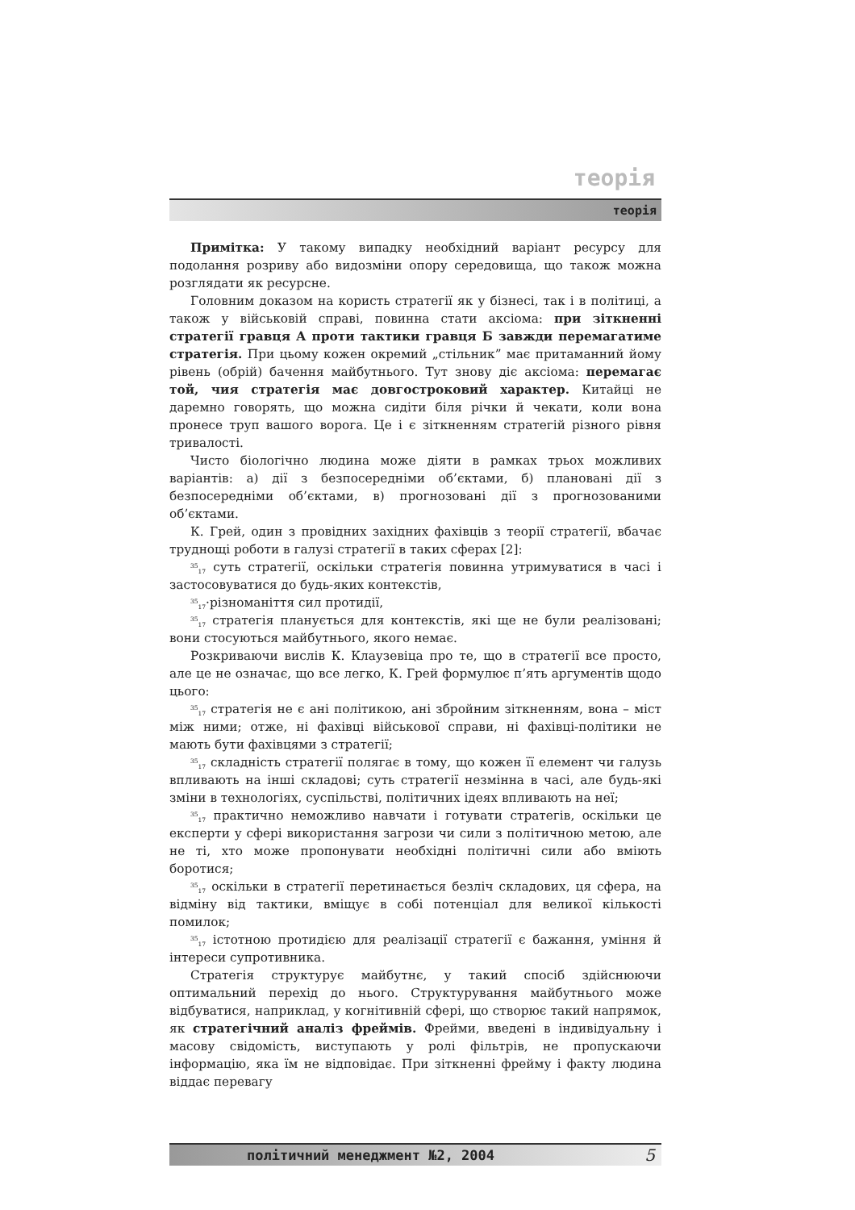теорія
теорія
Примітка: У такому випадку необхідний варіант ресурсу для подолання розриву або видозміни опору середовища, що також можна розглядати як ресурсне.
Головним доказом на користь стратегії як у бізнесі, так і в політиці, а також у військовій справі, повинна стати аксіома: при зіткненні стратегії гравця А проти тактики гравця Б завжди перемагатиме стратегія. При цьому кожен окремий „стільник” має притаманний йому рівень (обрій) бачення майбутнього. Тут знову діє аксіома: перемагає той, чия стратегія має довгостроковий характер. Китайці не даремно говорять, що можна сидіти біля річки й чекати, коли вона пронесе труп вашого ворога. Це і є зіткненням стратегій різного рівня тривалості.
Чисто біологічно людина може діяти в рамках трьох можливих варіантів: а) дії з безпосередніми об’єктами, б) плановані дії з безпосередніми об’єктами, в) прогнозовані дії з прогнозованими об’єктами.
К. Грей, один з провідних західних фахівців з теорії стратегії, вбачає труднощі роботи в галузі стратегії в таких сферах [2]:
<sup>35</sup> <sub>17</sub> суть стратегії, оскільки стратегія повинна утримуватися в часі і застосовуватися до будь-яких контекстів,
<sup>35</sup> <sub>17</sub>·різноманіття сил протидії,
<sup>35</sup> <sub>17</sub> стратегія планується для контекстів, які ще не були реалізовані; вони стосуються майбутнього, якого немає.
Розкриваючи вислів К. Клаузевіца про те, що в стратегії все просто, але це не означає, що все легко, К. Грей формулює п’ять аргументів щодо цього:
<sup>35</sup> <sub>17</sub> стратегія не є ані політикою, ані збройним зіткненням, вона – міст між ними; отже, ні фахівці військової справи, ні фахівці-політики не мають бути фахівцями з стратегії;
<sup>35</sup> <sub>17</sub> складність стратегії полягає в тому, що кожен її елемент чи галузь впливають на інші складові; суть стратегії незмінна в часі, але будь-які зміни в технологіях, суспільстві, політичних ідеях впливають на неї;
<sup>35</sup> <sub>17</sub> практично неможливо навчати і готувати стратегів, оскільки це експерти у сфері використання загрози чи сили з політичною метою, але не ті, хто може пропонувати необхідні політичні сили або вміють боротися;
<sup>35</sup> <sub>17</sub> оскільки в стратегії перетинається безліч складових, ця сфера, на відміну від тактики, вміщує в собі потенціал для великої кількості помилок;
<sup>35</sup> <sub>17</sub> істотною протидією для реалізації стратегії є бажання, уміння й інтереси супротивника.
Стратегія структурує майбутнє, у такий спосіб здійснюючи оптимальний перехід до нього. Структурування майбутнього може відбуватися, наприклад, у когнітивній сфері, що створює такий напрямок, як стратегічний аналіз фреймів. Фрейми, введені в індивідуальну і масову свідомість, виступають у ролі фільтрів, не пропускаючи інформацію, яка їм не відповідає. При зіткненні фрейму і факту людина віддає перевагу
політичний менеджмент №2, 2004 5